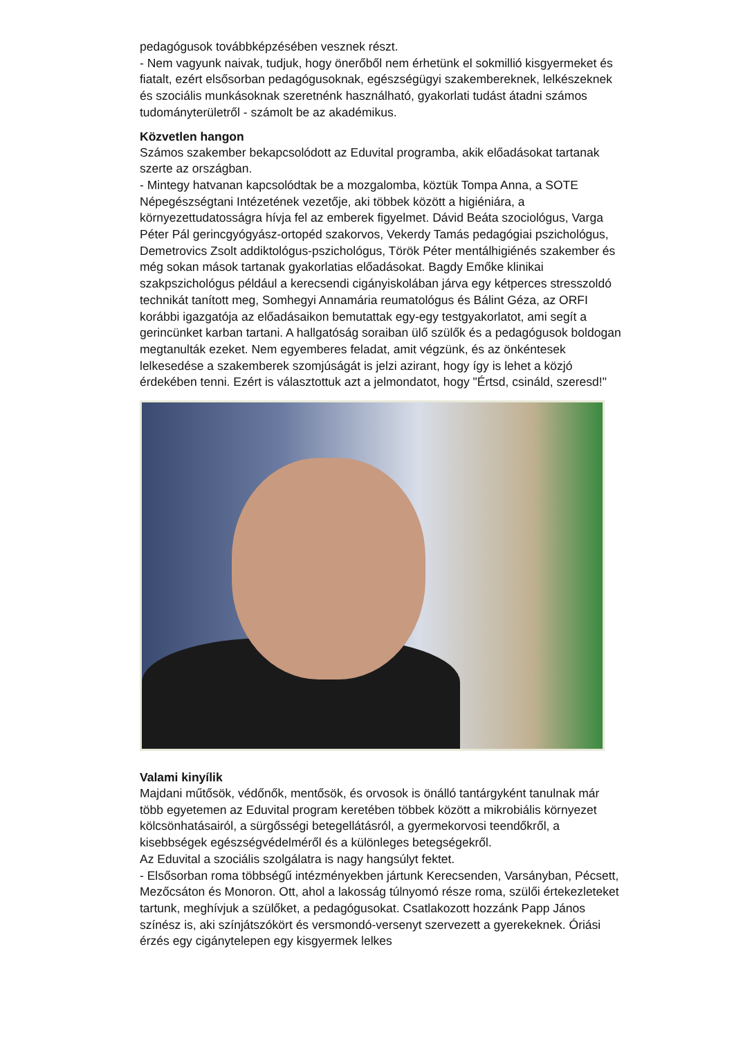pedagógusok továbbképzésében vesznek részt.
- Nem vagyunk naivak, tudjuk, hogy önerőből nem érhetünk el sokmillió kisgyermeket és fiatalt, ezért elsősorban pedagógusoknak, egészségügyi szakembereknek, lelkészeknek és szociális munkásoknak szeretnénk használható, gyakorlati tudást átadni számos tudományterületről - számolt be az akadémikus.
Közvetlen hangon
Számos szakember bekapcsolódott az Eduvital programba, akik előadásokat tartanak szerte az országban.
- Mintegy hatvanan kapcsolódtak be a mozgalomba, köztük Tompa Anna, a SOTE Népegészségtani Intézetének vezetője, aki többek között a higiéniára, a környezettudatosságra hívja fel az emberek figyelmet. Dávid Beáta szociológus, Varga Péter Pál gerincgyógyász-ortopéd szakorvos, Vekerdy Tamás pedagógiai pszichológus, Demetrovics Zsolt addiktológus-pszichológus, Török Péter mentálhigiénés szakember és még sokan mások tartanak gyakorlatias előadásokat. Bagdy Emőke klinikai szakpszichológus például a kerecsendi cigányiskolában járva egy kétperces stresszoldó technikát tanított meg, Somhegyi Annamária reumatológus és Bálint Géza, az ORFI korábbi igazgatója az előadásaikon bemutattak egy-egy testgyakorlatot, ami segít a gerincünket karban tartani. A hallgatóság soraiban ülő szülők és a pedagógusok boldogan megtanulták ezeket. Nem egyemberes feladat, amit végzünk, és az önkéntesek lelkesedése a szakemberek szomjúságát is jelzi azirant, hogy így is lehet a közjó érdekében tenni. Ezért is választottuk azt a jelmondatot, hogy "Értsd, csináld, szeresd!"
Valami kinyílik
Majdani műtősök, védőnők, mentősök, és orvosok is önálló tantárgyként tanulnak már több egyetemen az Eduvital program keretében többek között a mikrobiális környezet kölcsönhatásairól, a sürgősségi betegellátásról, a gyermekorvosi teendőkről, a kisebbségek egészségvédelméről és a különleges betegségekről.
Az Eduvital a szociális szolgálatra is nagy hangsúlyt fektet.
- Elsősorban roma többségű intézményekben jártunk Kerecsenden, Varsányban, Pécsett, Mezőcsáton és Monoron. Ott, ahol a lakosság túlnyomó része roma, szülői értekezleteket tartunk, meghívjuk a szülőket, a pedagógusokat. Csatlakozott hozzánk Papp János színész is, aki színjátszókört és versmondó-versenyt szervezett a gyerekeknek. Óriási érzés egy cigánytelepen egy kisgyermek lelkes